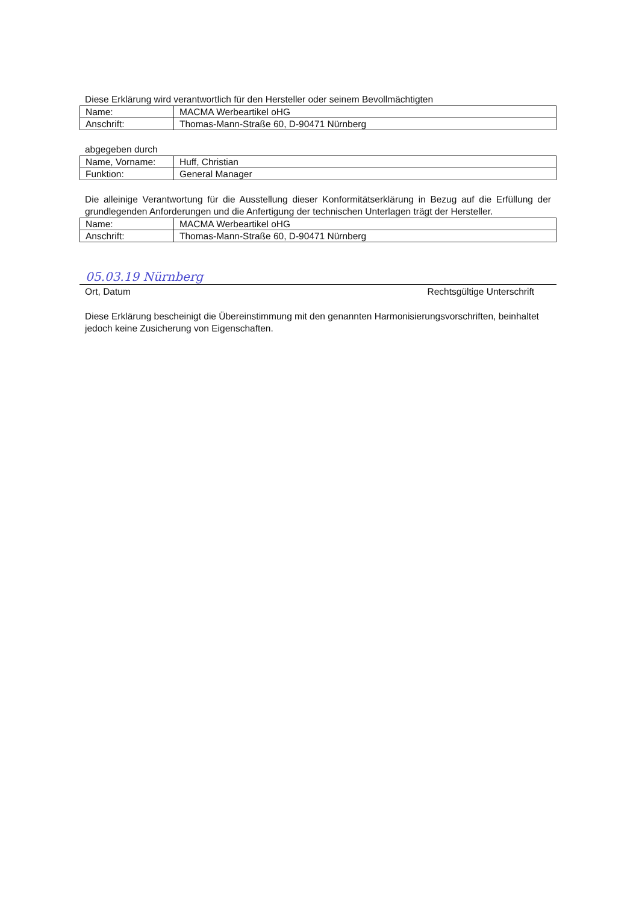Diese Erklärung wird verantwortlich für den Hersteller oder seinem Bevollmächtigten
| Name: | MACMA Werbeartikel oHG |
| Anschrift: | Thomas-Mann-Straße 60, D-90471 Nürnberg |
abgegeben durch
| Name, Vorname: | Huff, Christian |
| Funktion: | General Manager |
Die alleinige Verantwortung für die Ausstellung dieser Konformitätserklärung in Bezug auf die Erfüllung der grundlegenden Anforderungen und die Anfertigung der technischen Unterlagen trägt der Hersteller.
| Name: | MACMA Werbeartikel oHG |
| Anschrift: | Thomas-Mann-Straße 60, D-90471 Nürnberg |
05.03.19 Nürnberg
Ort, Datum Rechtsgültige Unterschrift
Diese Erklärung bescheinigt die Übereinstimmung mit den genannten Harmonisierungsvorschriften, beinhaltet jedoch keine Zusicherung von Eigenschaften.